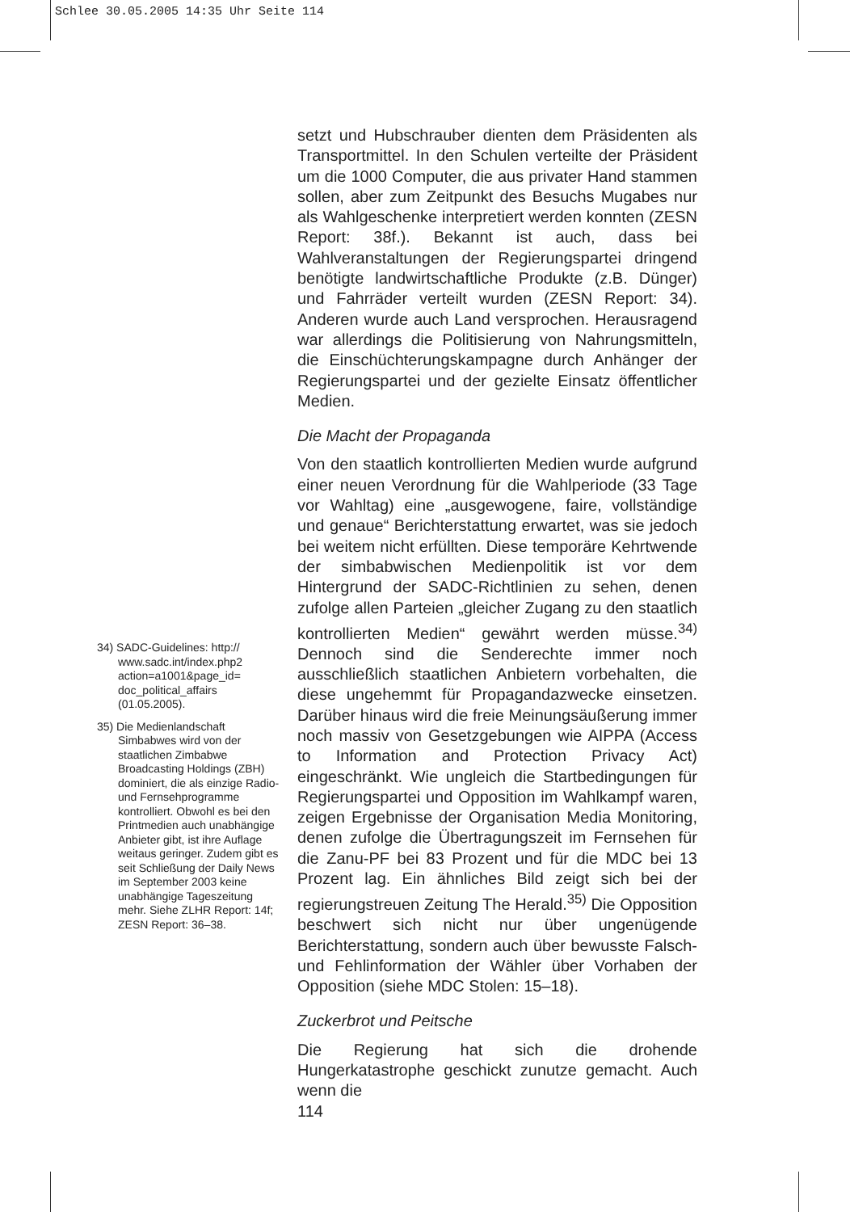Schlee 30.05.2005 14:35 Uhr Seite 114
34) SADC-Guidelines: http:// www.sadc.int/index.php2 action=a1001&page_id= doc_political_affairs (01.05.2005).
35) Die Medienlandschaft Simbabwes wird von der staatlichen Zimbabwe Broadcasting Holdings (ZBH) dominiert, die als einzige Radio- und Fernsehprogramme kontrolliert. Obwohl es bei den Printmedien auch unabhängige Anbieter gibt, ist ihre Auflage weitaus geringer. Zudem gibt es seit Schließung der Daily News im September 2003 keine unabhängige Tageszeitung mehr. Siehe ZLHR Report: 14f; ZESN Report: 36–38.
setzt und Hubschrauber dienten dem Präsidenten als Transportmittel. In den Schulen verteilte der Präsident um die 1000 Computer, die aus privater Hand stammen sollen, aber zum Zeitpunkt des Besuchs Mugabes nur als Wahlgeschenke interpretiert werden konnten (ZESN Report: 38f.). Bekannt ist auch, dass bei Wahlveranstaltungen der Regierungspartei dringend benötigte landwirtschaftliche Produkte (z.B. Dünger) und Fahrräder verteilt wurden (ZESN Report: 34). Anderen wurde auch Land versprochen. Herausragend war allerdings die Politisierung von Nahrungsmitteln, die Einschüchterungskampagne durch Anhänger der Regierungspartei und der gezielte Einsatz öffentlicher Medien.
Die Macht der Propaganda
Von den staatlich kontrollierten Medien wurde aufgrund einer neuen Verordnung für die Wahlperiode (33 Tage vor Wahltag) eine „ausgewogene, faire, vollständige und genaue“ Berichterstattung erwartet, was sie jedoch bei weitem nicht erfüllten. Diese temporäre Kehrtwende der simbabwischen Medienpolitik ist vor dem Hintergrund der SADC-Richtlinien zu sehen, denen zufolge allen Parteien „gleicher Zugang zu den staatlich kontrollierten Medien“ gewährt werden müsse.<sup>34)</sup> Dennoch sind die Senderechte immer noch ausschließlich staatlichen Anbietern vorbehalten, die diese ungehemmt für Propagandazwecke einsetzen. Darüber hinaus wird die freie Meinungsäußerung immer noch massiv von Gesetzgebungen wie AIPPA (Access to Information and Protection Privacy Act) eingeschränkt. Wie ungleich die Startbedingungen für Regierungspartei und Opposition im Wahlkampf waren, zeigen Ergebnisse der Organisation Media Monitoring, denen zufolge die Übertragungszeit im Fernsehen für die Zanu-PF bei 83 Prozent und für die MDC bei 13 Prozent lag. Ein ähnliches Bild zeigt sich bei der regierungstreuen Zeitung The Herald.<sup>35)</sup> Die Opposition beschwert sich nicht nur über ungenügende Berichterstattung, sondern auch über bewusste Falsch- und Fehlinformation der Wähler über Vorhaben der Opposition (siehe MDC Stolen: 15–18).
Zuckerbrot und Peitsche
Die Regierung hat sich die drohende Hungerkatastrophe geschickt zunutze gemacht. Auch wenn die
114